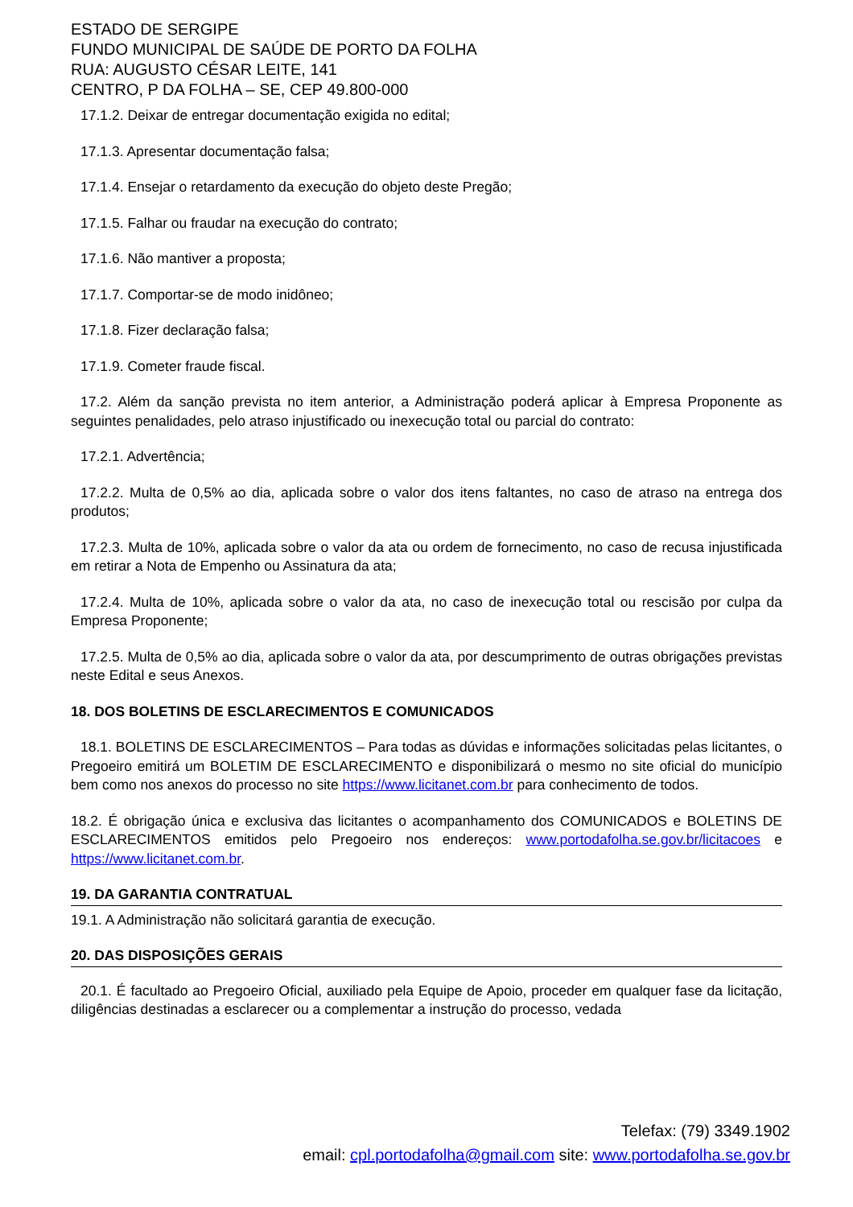ESTADO DE SERGIPE
FUNDO MUNICIPAL DE SAÚDE DE PORTO DA FOLHA
RUA: AUGUSTO CÉSAR LEITE, 141
CENTRO, P DA FOLHA – SE, CEP 49.800-000
17.1.2. Deixar de entregar documentação exigida no edital;
17.1.3. Apresentar documentação falsa;
17.1.4. Ensejar o retardamento da execução do objeto deste Pregão;
17.1.5. Falhar ou fraudar na execução do contrato;
17.1.6. Não mantiver a proposta;
17.1.7. Comportar-se de modo inidôneo;
17.1.8. Fizer declaração falsa;
17.1.9. Cometer fraude fiscal.
17.2. Além da sanção prevista no item anterior, a Administração poderá aplicar à Empresa Proponente as seguintes penalidades, pelo atraso injustificado ou inexecução total ou parcial do contrato:
17.2.1. Advertência;
17.2.2. Multa de 0,5% ao dia, aplicada sobre o valor dos itens faltantes, no caso de atraso na entrega dos produtos;
17.2.3. Multa de 10%, aplicada sobre o valor da ata ou ordem de fornecimento, no caso de recusa injustificada em retirar a Nota de Empenho ou Assinatura da ata;
17.2.4. Multa de 10%, aplicada sobre o valor da ata, no caso de inexecução total ou rescisão por culpa da Empresa Proponente;
17.2.5. Multa de 0,5% ao dia, aplicada sobre o valor da ata, por descumprimento de outras obrigações previstas neste Edital e seus Anexos.
18. DOS BOLETINS DE ESCLARECIMENTOS E COMUNICADOS
18.1. BOLETINS DE ESCLARECIMENTOS – Para todas as dúvidas e informações solicitadas pelas licitantes, o Pregoeiro emitirá um BOLETIM DE ESCLARECIMENTO e disponibilizará o mesmo no site oficial do município bem como nos anexos do processo no site https://www.licitanet.com.br para conhecimento de todos.
18.2. É obrigação única e exclusiva das licitantes o acompanhamento dos COMUNICADOS e BOLETINS DE ESCLARECIMENTOS emitidos pelo Pregoeiro nos endereços: www.portodafolha.se.gov.br/licitacoes e https://www.licitanet.com.br.
19. DA GARANTIA CONTRATUAL
19.1. A Administração não solicitará garantia de execução.
20. DAS DISPOSIÇÕES GERAIS
20.1. É facultado ao Pregoeiro Oficial, auxiliado pela Equipe de Apoio, proceder em qualquer fase da licitação, diligências destinadas a esclarecer ou a complementar a instrução do processo, vedada
Telefax: (79) 3349.1902
email: cpl.portodafolha@gmail.com site: www.portodafolha.se.gov.br